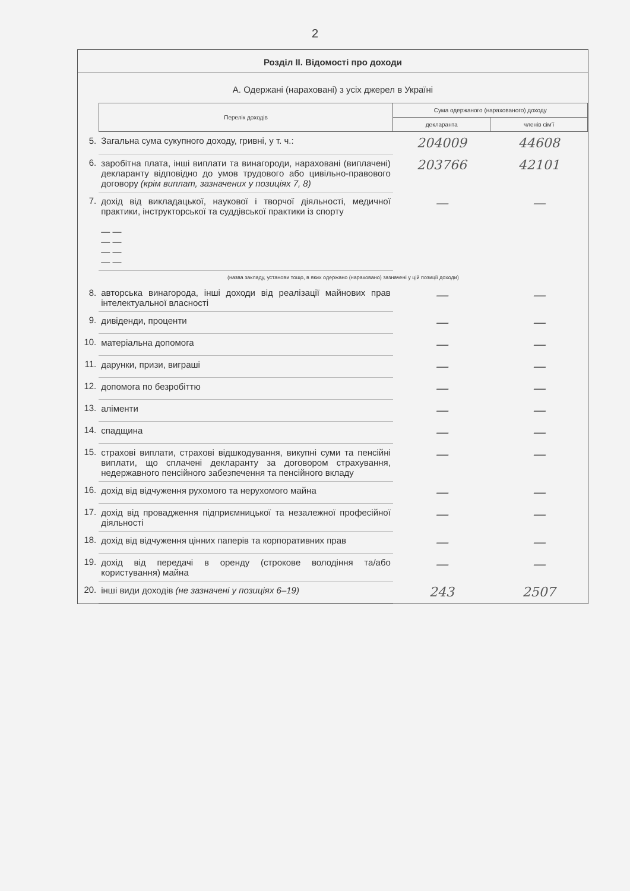2
Розділ ІІ. Відомості про доходи
А. Одержані (нараховані) з усіх джерел в Україні
| | Перелік доходів | Сума одержаного (нарахованого) доходу | |
| | | декларанта | членів сім'ї |
| 5. | Загальна сума сукупного доходу, гривні, у т. ч.: | 204009 | 44608 |
| 6. | заробітна плата, інші виплати та винагороди, нараховані (виплачені) декларанту відповідно до умов трудового або цивільно-правового договору (крім виплат, зазначених у позиціях 7, 8) | 203766 | 42101 |
| 7. | дохід від викладацької, наукової і творчої діяльності, медичної практики, інструкторської та суддівської практики із спорту — — — — — — — — | — | — |
| | (назва закладу, установи тощо, в яких одержано (нараховано) зазначені у цій позиції доходи) | | |
| 8. | авторська винагорода, інші доходи від реалізації майнових прав інтелектуальної власності | — | — |
| 9. | дивіденди, проценти | — | — |
| 10. | матеріальна допомога | — | — |
| 11. | дарунки, призи, виграші | — | — |
| 12. | допомога по безробіттю | — | — |
| 13. | аліменти | — | — |
| 14. | спадщина | — | — |
| 15. | страхові виплати, страхові відшкодування, викупні суми та пенсійні виплати, що сплачені декларанту за договором страхування, недержавного пенсійного забезпечення та пенсійного вкладу | — | — |
| 16. | дохід від відчуження рухомого та нерухомого майна | — | — |
| 17. | дохід від провадження підприємницької та незалежної професійної діяльності | — | — |
| 18. | дохід від відчуження цінних паперів та корпоративних прав | — | — |
| 19. | дохід від передачі в оренду (строкове володіння та/або користування) майна | — | — |
| 20. | інші види доходів (не зазначені у позиціях 6–19) | 243 | 2507 |